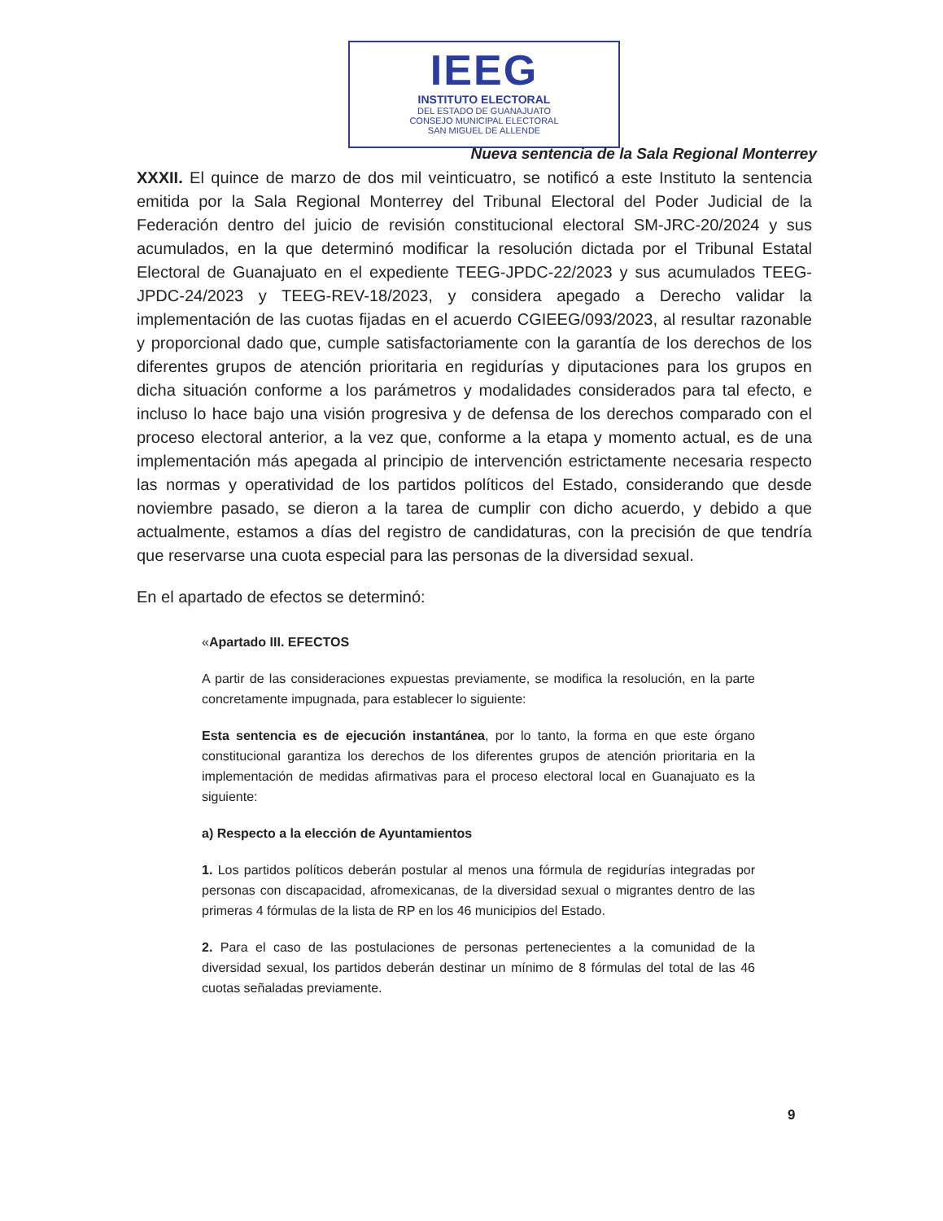IEEG
INSTITUTO ELECTORAL
DEL ESTADO DE GUANAJUATO
CONSEJO MUNICIPAL ELECTORAL
SAN MIGUEL DE ALLENDE
Nueva sentencia de la Sala Regional Monterrey
XXXII. El quince de marzo de dos mil veinticuatro, se notificó a este Instituto la sentencia emitida por la Sala Regional Monterrey del Tribunal Electoral del Poder Judicial de la Federación dentro del juicio de revisión constitucional electoral SM-JRC-20/2024 y sus acumulados, en la que determinó modificar la resolución dictada por el Tribunal Estatal Electoral de Guanajuato en el expediente TEEG-JPDC-22/2023 y sus acumulados TEEG-JPDC-24/2023 y TEEG-REV-18/2023, y considera apegado a Derecho validar la implementación de las cuotas fijadas en el acuerdo CGIEEG/093/2023, al resultar razonable y proporcional dado que, cumple satisfactoriamente con la garantía de los derechos de los diferentes grupos de atención prioritaria en regidurías y diputaciones para los grupos en dicha situación conforme a los parámetros y modalidades considerados para tal efecto, e incluso lo hace bajo una visión progresiva y de defensa de los derechos comparado con el proceso electoral anterior, a la vez que, conforme a la etapa y momento actual, es de una implementación más apegada al principio de intervención estrictamente necesaria respecto las normas y operatividad de los partidos políticos del Estado, considerando que desde noviembre pasado, se dieron a la tarea de cumplir con dicho acuerdo, y debido a que actualmente, estamos a días del registro de candidaturas, con la precisión de que tendría que reservarse una cuota especial para las personas de la diversidad sexual.
En el apartado de efectos se determinó:
«Apartado III. EFECTOS
A partir de las consideraciones expuestas previamente, se modifica la resolución, en la parte concretamente impugnada, para establecer lo siguiente:
Esta sentencia es de ejecución instantánea, por lo tanto, la forma en que este órgano constitucional garantiza los derechos de los diferentes grupos de atención prioritaria en la implementación de medidas afirmativas para el proceso electoral local en Guanajuato es la siguiente:
a) Respecto a la elección de Ayuntamientos
1. Los partidos políticos deberán postular al menos una fórmula de regidurías integradas por personas con discapacidad, afromexicanas, de la diversidad sexual o migrantes dentro de las primeras 4 fórmulas de la lista de RP en los 46 municipios del Estado.
2. Para el caso de las postulaciones de personas pertenecientes a la comunidad de la diversidad sexual, los partidos deberán destinar un mínimo de 8 fórmulas del total de las 46 cuotas señaladas previamente.
9